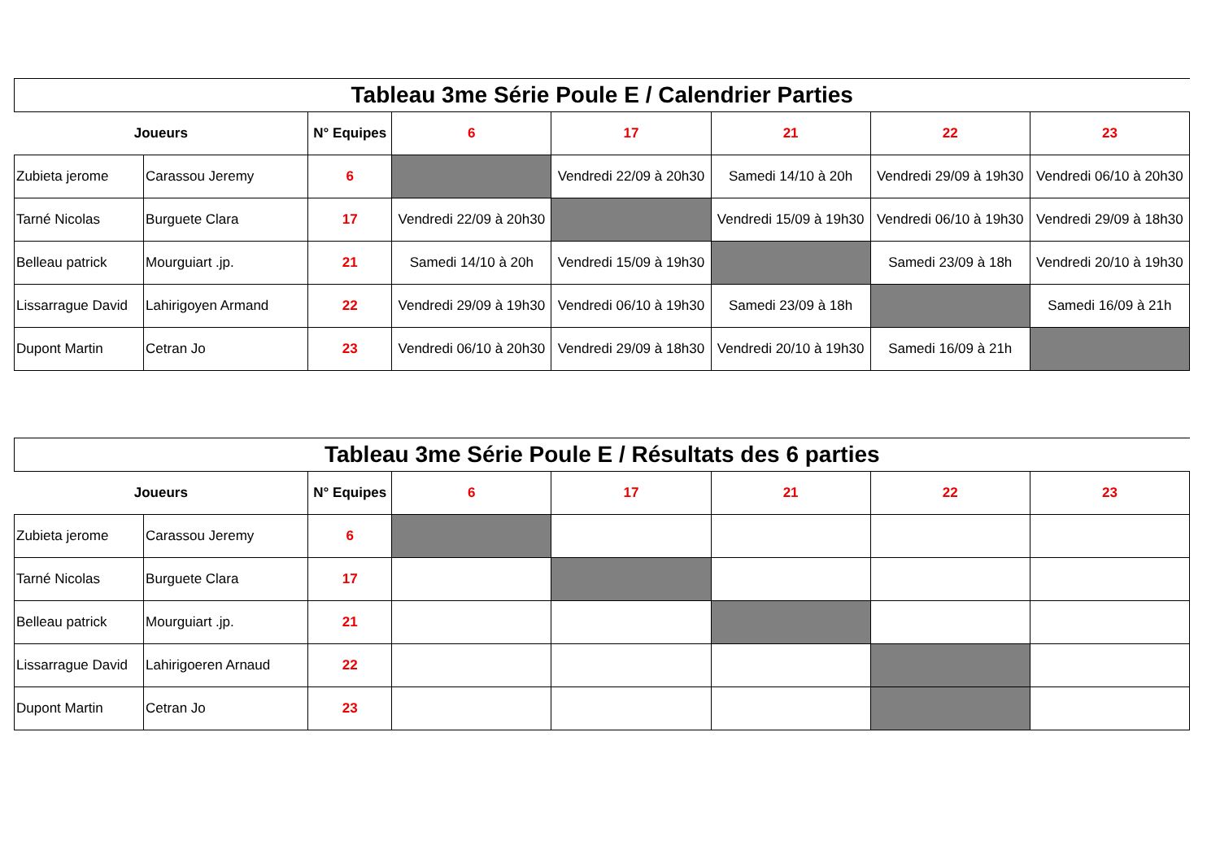| Tableau 3me Série Poule E / Calendrier Parties | | | | | | | |
| Joueurs | | N° Equipes | 6 | 17 | 21 | 22 | 23 |
| Zubieta jerome | Carassou Jeremy | 6 | | Vendredi 22/09 à 20h30 | Samedi 14/10 à 20h | Vendredi 29/09 à 19h30 | Vendredi 06/10 à 20h30 |
| Tarné Nicolas | Burguete Clara | 17 | Vendredi 22/09 à 20h30 | | Vendredi 15/09 à 19h30 | Vendredi 06/10 à 19h30 | Vendredi 29/09 à 18h30 |
| Belleau patrick | Mourguiart .jp. | 21 | Samedi 14/10 à 20h | Vendredi 15/09 à 19h30 | | Samedi 23/09 à 18h | Vendredi 20/10 à 19h30 |
| Lissarrague David | Lahirigoyen Armand | 22 | Vendredi 29/09 à 19h30 | Vendredi 06/10 à 19h30 | Samedi 23/09 à 18h | | Samedi 16/09 à 21h |
| Dupont Martin | Cetran Jo | 23 | Vendredi 06/10 à 20h30 | Vendredi 29/09 à 18h30 | Vendredi 20/10 à 19h30 | Samedi 16/09 à 21h | |
| Tableau 3me Série Poule E / Résultats des 6 parties | | | | | | | |
| Joueurs | | N° Equipes | 6 | 17 | 21 | 22 | 23 |
| Zubieta jerome | Carassou Jeremy | 6 | | | | | |
| Tarné Nicolas | Burguete Clara | 17 | | | | | |
| Belleau patrick | Mourguiart .jp. | 21 | | | | | |
| Lissarrague David | Lahirigoeren Arnaud | 22 | | | | | |
| Dupont Martin | Cetran Jo | 23 | | | | | |